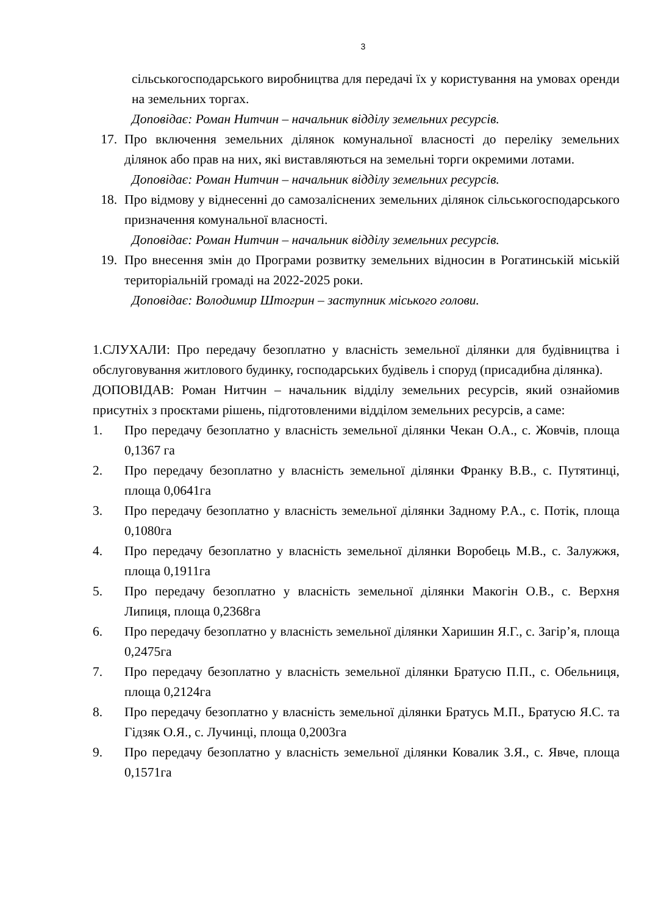3
сільськогосподарського виробництва для передачі їх у користування на умовах оренди на земельних торгах.
Доповідає: Роман Нитчин – начальник відділу земельних ресурсів.
17. Про включення земельних ділянок комунальної власності до переліку земельних ділянок або прав на них, які виставляються на земельні торги окремими лотами.
Доповідає: Роман Нитчин – начальник відділу земельних ресурсів.
18. Про відмову у віднесенні до самозаліснених земельних ділянок сільськогосподарського призначення комунальної власності.
Доповідає: Роман Нитчин – начальник відділу земельних ресурсів.
19. Про внесення змін до Програми розвитку земельних відносин в Рогатинській міській територіальній громаді на 2022-2025 роки.
Доповідає: Володимир Штогрин – заступник міського голови.
1.СЛУХАЛИ: Про передачу безоплатно у власність земельної ділянки для будівництва і обслуговування житлового будинку, господарських будівель і споруд (присадибна ділянка).
ДОПОВІДАВ: Роман Нитчин – начальник відділу земельних ресурсів, який ознайомив присутніх з проєктами рішень, підготовленими відділом земельних ресурсів, а саме:
1. Про передачу безоплатно у власність земельної ділянки Чекан О.А., с. Жовчів, площа 0,1367 га
2. Про передачу безоплатно у власність земельної ділянки Франку В.В., с. Путятинці, площа 0,0641га
3. Про передачу безоплатно у власність земельної ділянки Задному Р.А., с. Потік, площа 0,1080га
4. Про передачу безоплатно у власність земельної ділянки Воробець М.В., с. Залужжя, площа 0,1911га
5. Про передачу безоплатно у власність земельної ділянки Макогін О.В., с. Верхня Липиця, площа 0,2368га
6. Про передачу безоплатно у власність земельної ділянки Харишин Я.Г., с. Загір’я, площа 0,2475га
7. Про передачу безоплатно у власність земельної ділянки Братусю П.П., с. Обельниця, площа 0,2124га
8. Про передачу безоплатно у власність земельної ділянки Братусь М.П., Братусю Я.С. та Гідзяк О.Я., с. Лучинці, площа 0,2003га
9. Про передачу безоплатно у власність земельної ділянки Ковалик З.Я., с. Явче, площа 0,1571га